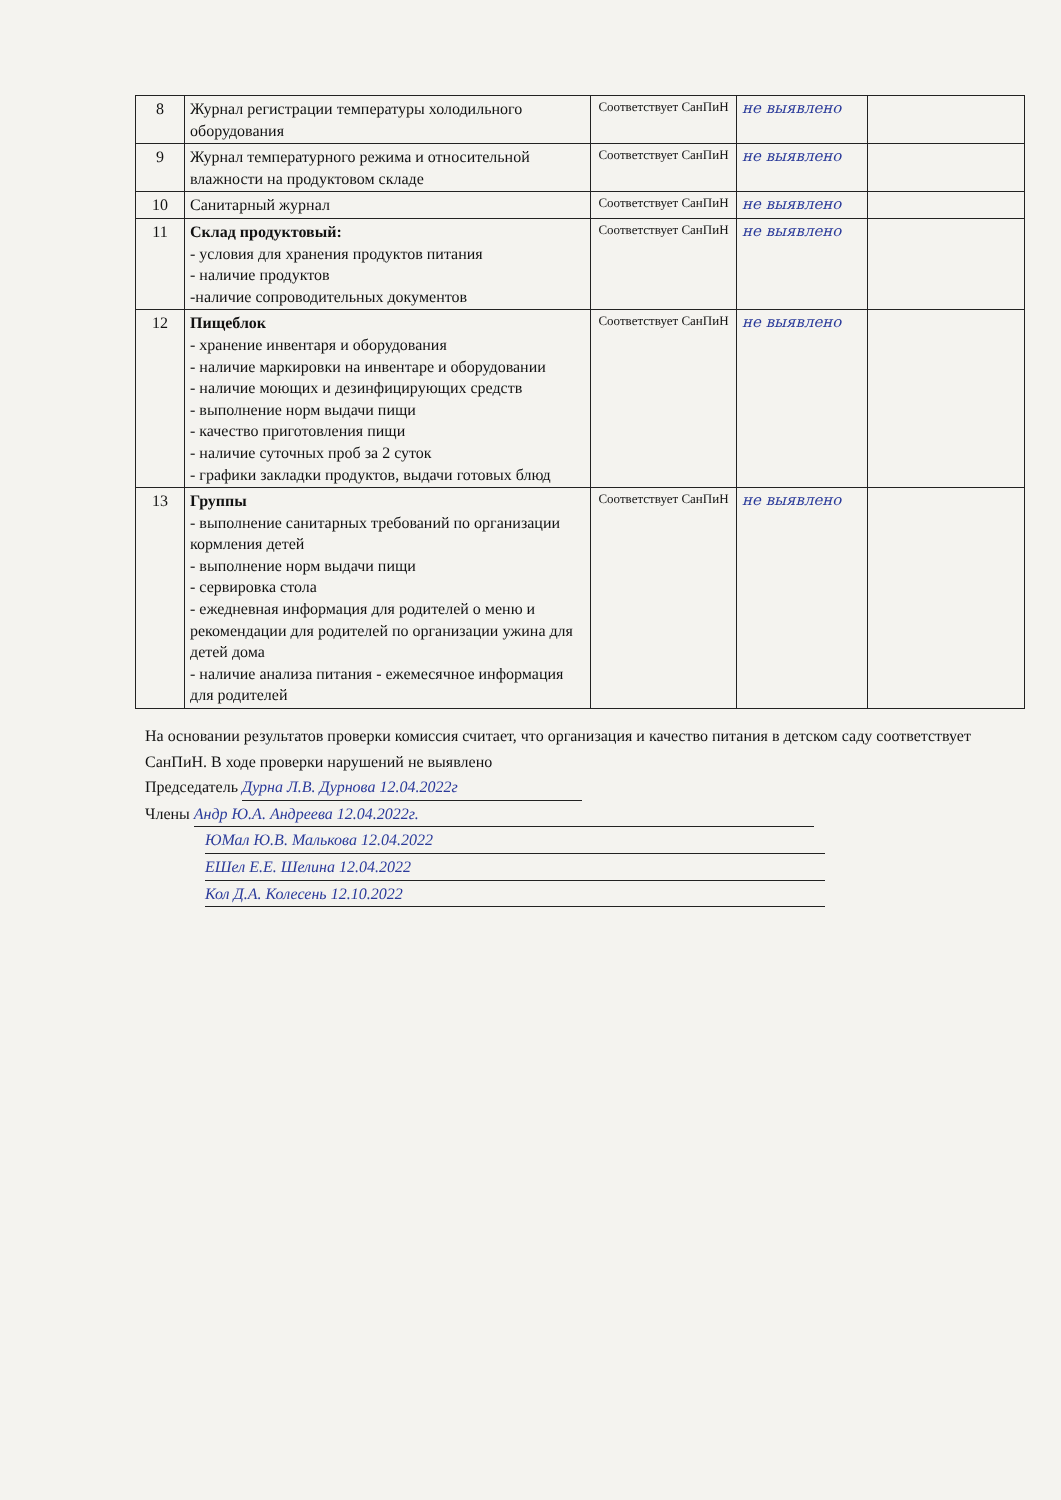| 8 | Журнал регистрации температуры холодильного оборудования | Соответствует СанПиН | не выявлено | |
| 9 | Журнал температурного режима и относительной влажности на продуктовом складе | Соответствует СанПиН | не выявлено | |
| 10 | Санитарный журнал | Соответствует СанПиН | не выявлено | |
| 11 | Склад продуктовый: - условия для хранения продуктов питания - наличие продуктов -наличие сопроводительных документов | Соответствует СанПиН | не выявлено | |
| 12 | Пищеблок - хранение инвентаря и оборудования - наличие маркировки на инвентаре и оборудовании - наличие моющих и дезинфицирующих средств - выполнение норм выдачи пищи - качество приготовления пищи - наличие суточных проб за 2 суток - графики закладки продуктов, выдачи готовых блюд | Соответствует СанПиН | не выявлено | |
| 13 | Группы - выполнение санитарных требований по организации кормления детей - выполнение норм выдачи пищи - сервировка стола - ежедневная информация для родителей о меню и рекомендации для родителей по организации ужина для детей дома - наличие анализа питания - ежемесячное информация для родителей | Соответствует СанПиН | не выявлено | |
На основании результатов проверки комиссия считает, что организация и качество питания в детском саду соответствует СанПиН. В ходе проверки нарушений не выявлено
Председатель Дурна Л.В. Дурнова 12.04.2022г
Члены Андр Ю.А. Андреева 12.04.2022г.
ЮМал Ю.В. Малькова 12.04.2022
ЕШел Е.Е. Шелина 12.04.2022
Кол Д.А. Колесень 12.10.2022